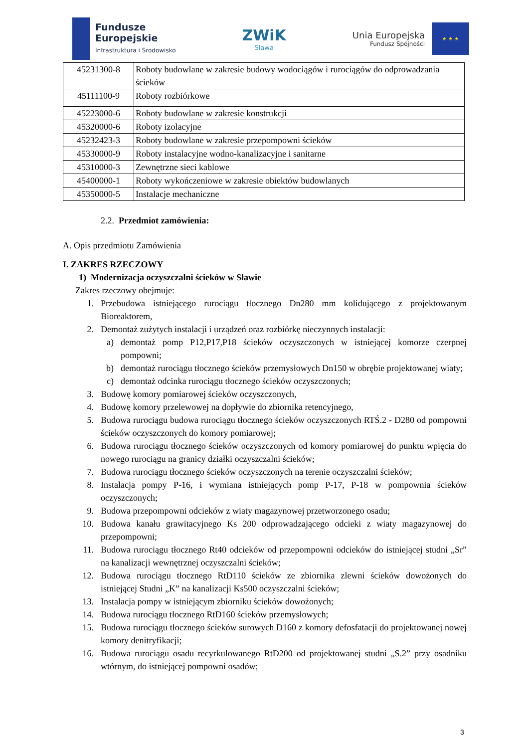Fundusze
Europejskie
Infrastruktura i Środowisko
ZWiK
Sława
Unia Europejska
Fundusz Spójności
★ ★ ★
| 45231300-8 | Roboty budowlane w zakresie budowy wodociągów i rurociągów do odprowadzania ścieków |
| 45111100-9 | Roboty rozbiórkowe |
| 45223000-6 | Roboty budowlane w zakresie konstrukcji |
| 45320000-6 | Roboty izolacyjne |
| 45232423-3 | Roboty budowlane w zakresie przepompowni ścieków |
| 45330000-9 | Roboty instalacyjne wodno-kanalizacyjne i sanitarne |
| 45310000-3 | Zewnętrzne sieci kablowe |
| 45400000-1 | Roboty wykończeniowe w zakresie obiektów budowlanych |
| 45350000-5 | Instalacje mechaniczne |
2.2. Przedmiot zamówienia:
A. Opis przedmiotu Zamówienia
I. ZAKRES RZECZOWY
1) Modernizacja oczyszczalni ścieków w Sławie
Zakres rzeczowy obejmuje:
1. Przebudowa istniejącego rurociągu tłocznego Dn280 mm kolidującego z projektowanym Bioreaktorem,
2. Demontaż zużytych instalacji i urządzeń oraz rozbiórkę nieczynnych instalacji:
a) demontaż pomp P12,P17,P18 ścieków oczyszczonych w istniejącej komorze czerpnej pompowni;
b) demontaż rurociągu tłocznego ścieków przemysłowych Dn150 w obrębie projektowanej wiaty;
c) demontaż odcinka rurociągu tłocznego ścieków oczyszczonych;
3. Budowę komory pomiarowej ścieków oczyszczonych,
4. Budowę komory przelewowej na dopływie do zbiornika retencyjnego,
5. Budowa rurociągu budowa rurociągu tłocznego ścieków oczyszczonych RTŚ.2 - D280 od pompowni ścieków oczyszczonych do komory pomiarowej;
6. Budowa rurociągu tłocznego ścieków oczyszczonych od komory pomiarowej do punktu wpięcia do nowego rurociągu na granicy działki oczyszczalni ścieków;
7. Budowa rurociągu tłocznego ścieków oczyszczonych na terenie oczyszczalni ścieków;
8. Instalacja pompy P-16, i wymiana istniejących pomp P-17, P-18 w pompownia ścieków oczyszczonych;
9. Budowa przepompowni odcieków z wiaty magazynowej przetworzonego osadu;
10. Budowa kanału grawitacyjnego Ks 200 odprowadzającego odcieki z wiaty magazynowej do przepompowni;
11. Budowa rurociągu tłocznego Rt40 odcieków od przepompowni odcieków do istniejącej studni „Sr” na kanalizacji wewnętrznej oczyszczalni ścieków;
12. Budowa rurociągu tłocznego RtD110 ścieków ze zbiornika zlewni ścieków dowożonych do istniejącej Studni „K” na kanalizacji Ks500 oczyszczalni ścieków;
13. Instalacja pompy w istniejącym zbiorniku ścieków dowożonych;
14. Budowa rurociągu tłocznego RtD160 ścieków przemysłowych;
15. Budowa rurociągu tłocznego ścieków surowych D160 z komory defosfatacji do projektowanej nowej komory denitryfikacji;
16. Budowa rurociągu osadu recyrkulowanego RtD200 od projektowanej studni „S.2” przy osadniku wtórnym, do istniejącej pompowni osadów;
3